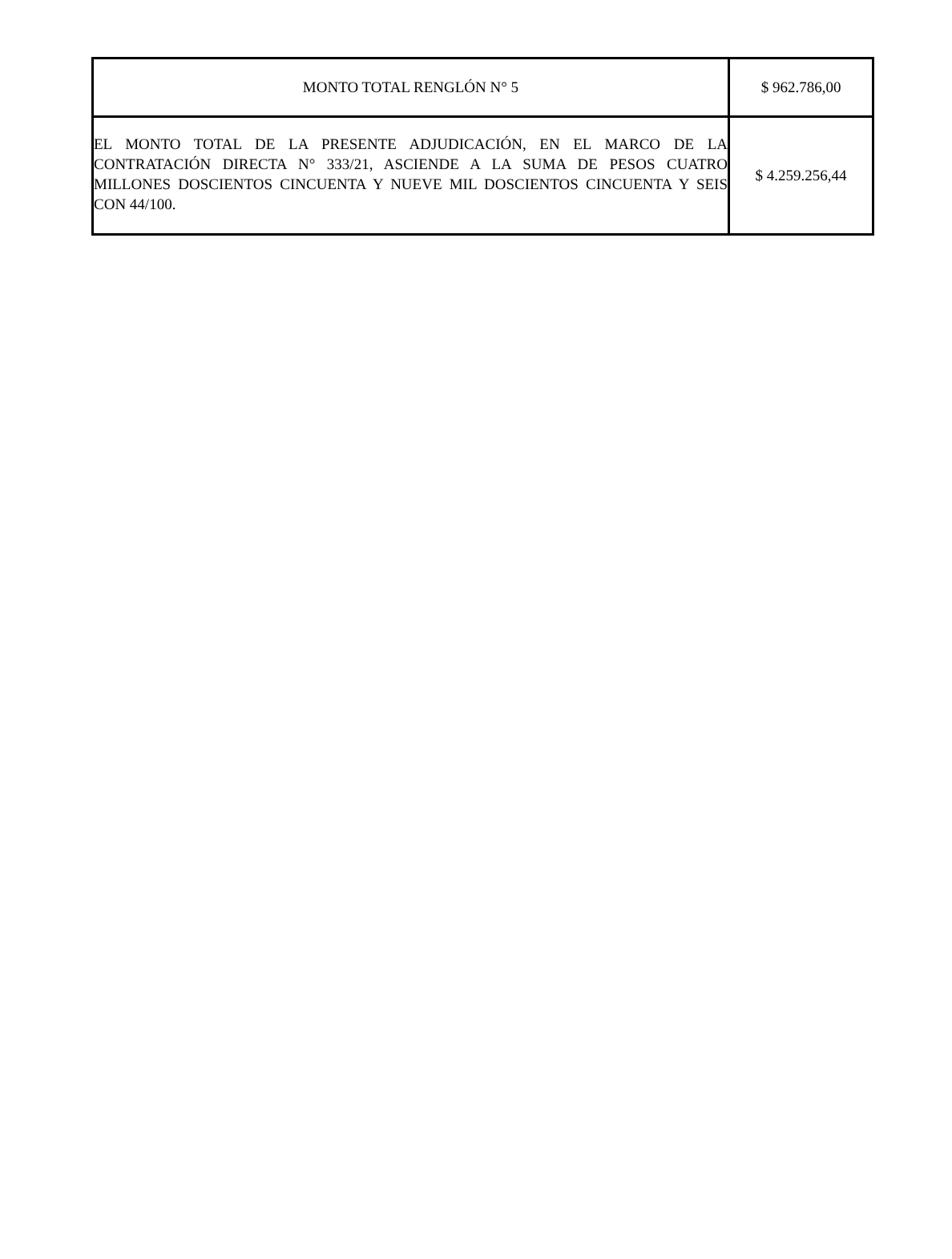| MONTO TOTAL RENGLÓN N° 5 | $ 962.786,00 |
| EL MONTO TOTAL DE LA PRESENTE ADJUDICACIÓN, EN EL MARCO DE LA CONTRATACIÓN DIRECTA N° 333/21, ASCIENDE A LA SUMA DE PESOS CUATRO MILLONES DOSCIENTOS CINCUENTA Y NUEVE MIL DOSCIENTOS CINCUENTA Y SEIS CON 44/100. | $ 4.259.256,44 |